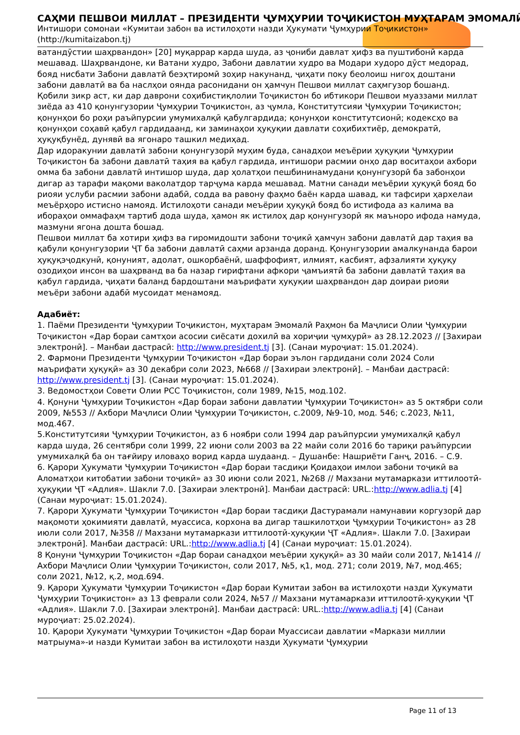САҲМИ ПЕШВОИ МИЛЛАТ – ПРЕЗИДЕНТИ ҶУМҲУРИИ ТОҶИКИСТОН МУҲТАРАМ ЭМОМАЛӢ
Интишори сомонаи «Кумитаи забон ва истилоҳоти назди Ҳукумати Ҷумҳурии Тоҷикистон»
(http://kumitaizabon.tj)
ватандӯстии шаҳрвандон» [20] муқаррар карда шуда, аз ҷониби давлат ҳифз ва пуштибонӣ карда мешавад. Шаҳрвандоне, ки Ватани худро, Забони давлатии худро ва Модари худоро дӯст медорад, бояд нисбати Забони давлатӣ беэҳтиромӣ зоҳир накунанд, ҷиҳати поку беолоиш нигоҳ доштани забони давлатӣ ва ба наслҳои оянда расонидани он ҳамчун Пешвои миллат саҳмгузор бошанд.
Қобили зикр аст, ки дар даврони соҳибистиқлолии Тоҷикистон бо ибтикори Пешвои муаззами миллат зиёда аз 410 қонунгузории Ҷумҳурии Тоҷикистон, аз ҷумла, Конститутсияи Ҷумҳурии Тоҷикистон; қонунҳои бо роҳи раъйпурсии умумихалқӣ қабулгардида; қонунҳои конститутсионӣ; кодексҳо ва қонунҳои соҳавӣ қабул гардидаанд, ки заминаҳои ҳуқуқии давлати соҳибихтиёр, демократӣ, ҳуқуқбунёд, дунявӣ ва ягонаро ташкил медиҳад.
Дар идоракунии давлатӣ забони қонунгузорӣ муҳим буда, санадҳои меъёрии ҳуқуқии Ҷумҳурии Тоҷикистон ба забони давлатӣ таҳия ва қабул гардида, интишори расмии онҳо дар воситаҳои ахбори омма ба забони давлатӣ интишор шуда, дар ҳолатҳои пешбининамудани қонунгузорӣ ба забонҳои дигар аз тарафи мақоми ваколатдор тарҷума карда мешавад. Матни санади меъёрии ҳуқуқӣ бояд бо риояи услуби расмии забони адабӣ, содда ва равону фаҳмо баён карда шавад, ки тафсири ҳархелаи меъёрҳоро истисно намояд. Истилоҳоти санади меъёрии ҳуқуқӣ бояд бо истифода аз калима ва ибораҳои оммафаҳм тартиб дода шуда, ҳамон як истилоҳ дар қонунгузорӣ як маъноро ифода намуда, мазмуни ягона дошта бошад.
Пешвои миллат ба хотири ҳифз ва гиромидошти забони тоҷикӣ ҳамчун забони давлатӣ дар таҳия ва қабули қонунгузории ҶТ ба забони давлатӣ саҳми арзанда доранд. Қонунгузории амалкунанда барои ҳуқуқэҷодкунӣ, қонуният, адолат, ошкорбаёнӣ, шаффофият, илмият, касбият, афзалияти ҳуқуқу озодиҳои инсон ва шаҳрванд ва ба назар гирифтани афкори ҷамъиятӣ ба забони давлатӣ таҳия ва қабул гардида, ҷиҳати баланд бардоштани маърифати ҳуқуқии шаҳрвандон дар доираи риояи меъёри забони адабӣ мусоидат менамояд.
Адабиёт:
1. Паёми Президенти Ҷумҳурии Тоҷикистон, муҳтарам Эмомалӣ Раҳмон ба Маҷлиси Олии Ҷумҳурии Тоҷикистон «Дар бораи самтҳои асосии сиёсати дохилӣ ва хориҷии ҷумҳурӣ» аз 28.12.2023 // [Захираи электронӣ]. – Манбаи дастрасӣ: http://www.president.tj [3]. (Санаи муроҷиат: 15.01.2024).
2. Фармони Президенти Ҷумҳурии Тоҷикистон «Дар бораи эълон гардидани соли 2024 Соли маърифати ҳуқуқӣ» аз 30 декабри соли 2023, №668 // [Захираи электронӣ]. – Манбаи дастрасӣ: http://www.president.tj [3]. (Санаи муроҷиат: 15.01.2024).
3. Ведомостҳои Совети Олии РСС Тоҷикистон, соли 1989, №15, мод.102.
4. Қонуни Ҷумҳурии Тоҷикистон «Дар бораи забони давлатии Ҷумҳурии Тоҷикистон» аз 5 октябри соли 2009, №553 // Ахбори Маҷлиси Олии Ҷумҳурии Тоҷикистон, с.2009, №9-10, мод. 546; с.2023, №11, мод.467.
5.Конститутсияи Ҷумҳурии Тоҷикистон, аз 6 ноябри соли 1994 дар раъйпурсии умумихалқӣ қабул карда шуда, 26 сентябри соли 1999, 22 июни соли 2003 ва 22 майи соли 2016 бо тариқи раъйпурсии умумихалқӣ ба он тағйиру иловаҳо ворид карда шудаанд. – Душанбе: Нашриёти Ганҷ, 2016. – С.9.
6. Қарори Ҳукумати Ҷумҳурии Тоҷикистон «Дар бораи тасдиқи Қоидаҳои имлои забони тоҷикӣ ва Аломатҳои китобатии забони тоҷикӣ» аз 30 июни соли 2021, №268 // Махзани мутамаркази иттилоотӣ-ҳуқуқии ҶТ «Адлия». Шакли 7.0. [Захираи электронӣ]. Манбаи дастрасӣ: URL.:http://www.adlia.tj [4] (Санаи муроҷиат: 15.01.2024).
7. Қарори Ҳукумати Ҷумҳурии Тоҷикистон «Дар бораи тасдиқи Дастурамали намунавии коргузорӣ дар мақомоти ҳокимияти давлатӣ, муассиса, корхона ва дигар ташкилотҳои Ҷумҳурии Тоҷикистон» аз 28 июли соли 2017, №358 // Махзани мутамаркази иттилоотӣ-ҳуқуқии ҶТ «Адлия». Шакли 7.0. [Захираи электронӣ]. Манбаи дастрасӣ: URL.:http://www.adlia.tj [4] (Санаи муроҷиат: 15.01.2024).
8 Қонуни Ҷумҳурии Тоҷикистон «Дар бораи санадҳои меъёрии ҳуқуқӣ» аз 30 майи соли 2017, №1414 // Ахбори Маҷлиси Олии Ҷумҳурии Тоҷикистон, соли 2017, №5, қ1, мод. 271; соли 2019, №7, мод.465; соли 2021, №12, қ.2, мод.694.
9. Қарори Ҳукумати Ҷумҳурии Тоҷикистон «Дар бораи Кумитаи забон ва истилоҳоти назди Ҳукумати Ҷумҳурии Тоҷикистон» аз 13 феврали соли 2024, №57 // Махзани мутамаркази иттилоотӣ-ҳуқуқии ҶТ «Адлия». Шакли 7.0. [Захираи электронӣ]. Манбаи дастрасӣ: URL.:http://www.adlia.tj [4] (Санаи муроҷиат: 25.02.2024).
10. Қарори Ҳукумати Ҷумҳурии Тоҷикистон «Дар бораи Муассисаи давлатии «Маркази миллии матрыума»-и назди Кумитаи забон ва истилоҳоти назди Ҳукумати Ҷумҳурии
Page 11 of 13